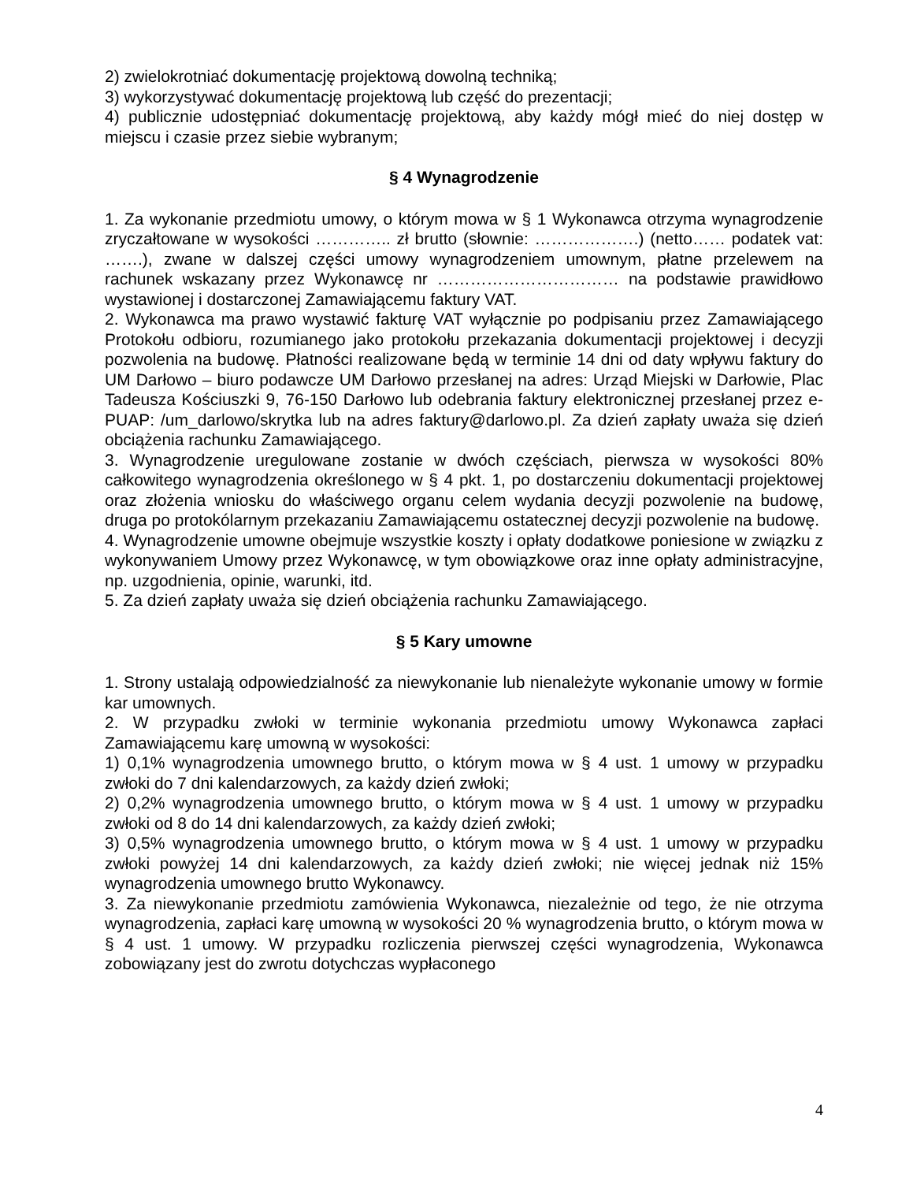2) zwielokrotniać dokumentację projektową dowolną techniką;
3) wykorzystywać dokumentację projektową lub część do prezentacji;
4) publicznie udostępniać dokumentację projektową, aby każdy mógł mieć do niej dostęp w miejscu i czasie przez siebie wybranym;
§ 4 Wynagrodzenie
1. Za wykonanie przedmiotu umowy, o którym mowa w § 1 Wykonawca otrzyma wynagrodzenie zryczałtowane w wysokości ………….. zł brutto (słownie: ……………….) (netto…… podatek vat: …….), zwane w dalszej części umowy wynagrodzeniem umownym, płatne przelewem na rachunek wskazany przez Wykonawcę nr …………………………… na podstawie prawidłowo wystawionej i dostarczonej Zamawiającemu faktury VAT.
2. Wykonawca ma prawo wystawić fakturę VAT wyłącznie po podpisaniu przez Zamawiającego Protokołu odbioru, rozumianego jako protokołu przekazania dokumentacji projektowej i decyzji pozwolenia na budowę. Płatności realizowane będą w terminie 14 dni od daty wpływu faktury do UM Darłowo – biuro podawcze UM Darłowo przesłanej na adres: Urząd Miejski w Darłowie, Plac Tadeusza Kościuszki 9, 76-150 Darłowo lub odebrania faktury elektronicznej przesłanej przez e-PUAP: /um_darlowo/skrytka lub na adres faktury@darlowo.pl. Za dzień zapłaty uważa się dzień obciążenia rachunku Zamawiającego.
3. Wynagrodzenie uregulowane zostanie w dwóch częściach, pierwsza w wysokości 80% całkowitego wynagrodzenia określonego w § 4 pkt. 1, po dostarczeniu dokumentacji projektowej oraz złożenia wniosku do właściwego organu celem wydania decyzji pozwolenie na budowę, druga po protokólarnym przekazaniu Zamawiającemu ostatecznej decyzji pozwolenie na budowę.
4. Wynagrodzenie umowne obejmuje wszystkie koszty i opłaty dodatkowe poniesione w związku z wykonywaniem Umowy przez Wykonawcę, w tym obowiązkowe oraz inne opłaty administracyjne, np. uzgodnienia, opinie, warunki, itd.
5. Za dzień zapłaty uważa się dzień obciążenia rachunku Zamawiającego.
§ 5 Kary umowne
1. Strony ustalają odpowiedzialność za niewykonanie lub nienależyte wykonanie umowy w formie kar umownych.
2. W przypadku zwłoki w terminie wykonania przedmiotu umowy Wykonawca zapłaci Zamawiającemu karę umowną w wysokości:
1) 0,1% wynagrodzenia umownego brutto, o którym mowa w § 4 ust. 1 umowy w przypadku zwłoki do 7 dni kalendarzowych, za każdy dzień zwłoki;
2) 0,2% wynagrodzenia umownego brutto, o którym mowa w § 4 ust. 1 umowy w przypadku zwłoki od 8 do 14 dni kalendarzowych, za każdy dzień zwłoki;
3) 0,5% wynagrodzenia umownego brutto, o którym mowa w § 4 ust. 1 umowy w przypadku zwłoki powyżej 14 dni kalendarzowych, za każdy dzień zwłoki; nie więcej jednak niż 15% wynagrodzenia umownego brutto Wykonawcy.
3. Za niewykonanie przedmiotu zamówienia Wykonawca, niezależnie od tego, że nie otrzyma wynagrodzenia, zapłaci karę umowną w wysokości 20 % wynagrodzenia brutto, o którym mowa w § 4 ust. 1 umowy. W przypadku rozliczenia pierwszej części wynagrodzenia, Wykonawca zobowiązany jest do zwrotu dotychczas wypłaconego
4